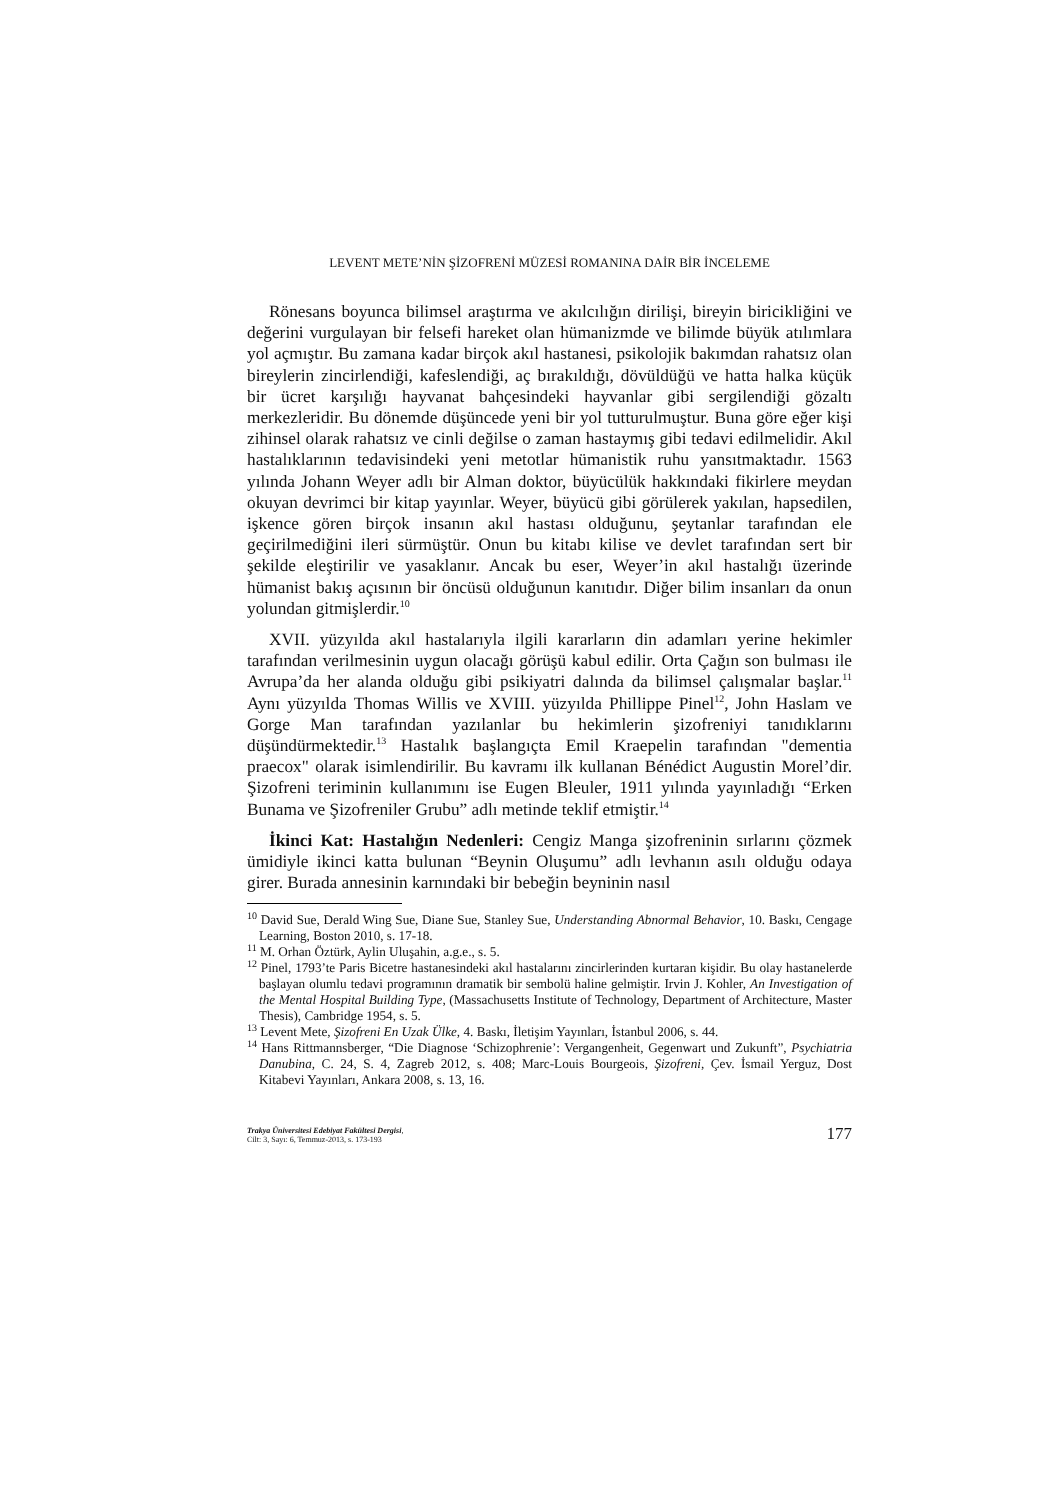LEVENT METE’NİN ŞİZOFRENİ MÜZESİ ROMANINA DAİR BİR İNCELEME
Rönesans boyunca bilimsel araştırma ve akılcılığın dirilişi, bireyin biricikliğini ve değerini vurgulayan bir felsefi hareket olan hümanizmde ve bilimde büyük atılımlara yol açmıştır. Bu zamana kadar birçok akıl hastanesi, psikolojik bakımdan rahatsız olan bireylerin zincirlendiği, kafeslendiği, aç bırakıldığı, dövüldüğü ve hatta halka küçük bir ücret karşılığı hayvanat bahçesindeki hayvanlar gibi sergilendiği gözaltı merkezleridir. Bu dönemde düşüncede yeni bir yol tutturulmuştur. Buna göre eğer kişi zihinsel olarak rahatsız ve cinli değilse o zaman hastaymış gibi tedavi edilmelidir. Akıl hastalıklarının tedavisindeki yeni metotlar hümanistik ruhu yansıtmaktadır. 1563 yılında Johann Weyer adlı bir Alman doktor, büyücülük hakkındaki fikirlere meydan okuyan devrimci bir kitap yayınlar. Weyer, büyücü gibi görülerek yakılan, hapsedilen, işkence gören birçok insanın akıl hastası olduğunu, şeytanlar tarafından ele geçirilmediğini ileri sürmüştür. Onun bu kitabı kilise ve devlet tarafından sert bir şekilde eleştirilir ve yasaklanır. Ancak bu eser, Weyer’in akıl hastalığı üzerinde hümanist bakış açısının bir öncüsü olduğunun kanıtıdır. Diğer bilim insanları da onun yolundan gitmişlerdir.<sup>10</sup>
XVII. yüzyılda akıl hastalarıyla ilgili kararların din adamları yerine hekimler tarafından verilmesinin uygun olacağı görüşü kabul edilir. Orta Çağın son bulması ile Avrupa’da her alanda olduğu gibi psikiyatri dalında da bilimsel çalışmalar başlar.<sup>11</sup> Aynı yüzyılda Thomas Willis ve XVIII. yüzyılda Phillippe Pinel<sup>12</sup>, John Haslam ve Gorge Man tarafından yazılanlar bu hekimlerin şizofreniyi tanıdıklarını düşündürmektedir.<sup>13</sup> Hastalık başlangıçta Emil Kraepelin tarafından "dementia praecox" olarak isimlendirilir. Bu kavramı ilk kullanan Bénédict Augustin Morel’dir. Şizofreni teriminin kullanımını ise Eugen Bleuler, 1911 yılında yayınladığı “Erken Bunama ve Şizofreniler Grubu” adlı metinde teklif etmiştir.<sup>14</sup>
İkinci Kat: Hastalığın Nedenleri: Cengiz Manga şizofreninin sırlarını çözmek ümidiyle ikinci katta bulunan “Beynin Oluşumu” adlı levhanın asılı olduğu odaya girer. Burada annesinin karnındaki bir bebeğin beyninin nasıl
<sup>10</sup> David Sue, Derald Wing Sue, Diane Sue, Stanley Sue, Understanding Abnormal Behavior, 10. Baskı, Cengage Learning, Boston 2010, s. 17-18.
<sup>11</sup> M. Orhan Öztürk, Aylin Uluşahin, a.g.e., s. 5.
<sup>12</sup> Pinel, 1793’te Paris Bicetre hastanesindeki akıl hastalarını zincirlerinden kurtaran kişidir. Bu olay hastanelerde başlayan olumlu tedavi programının dramatik bir sembolü haline gelmiştir. Irvin J. Kohler, An Investigation of the Mental Hospital Building Type, (Massachusetts Institute of Technology, Department of Architecture, Master Thesis), Cambridge 1954, s. 5.
<sup>13</sup> Levent Mete, Şizofreni En Uzak Ülke, 4. Baskı, İletişim Yayınları, İstanbul 2006, s. 44.
<sup>14</sup> Hans Rittmannsberger, “Die Diagnose ‘Schizophrenie’: Vergangenheit, Gegenwart und Zukunft”, Psychiatria Danubina, C. 24, S. 4, Zagreb 2012, s. 408; Marc-Louis Bourgeois, Şizofreni, Çev. İsmail Yerguz, Dost Kitabevi Yayınları, Ankara 2008, s. 13, 16.
Trakya Üniversitesi Edebiyat Fakültesi Dergisi,
Cilt: 3, Sayı: 6, Temmuz-2013, s. 173-193
177